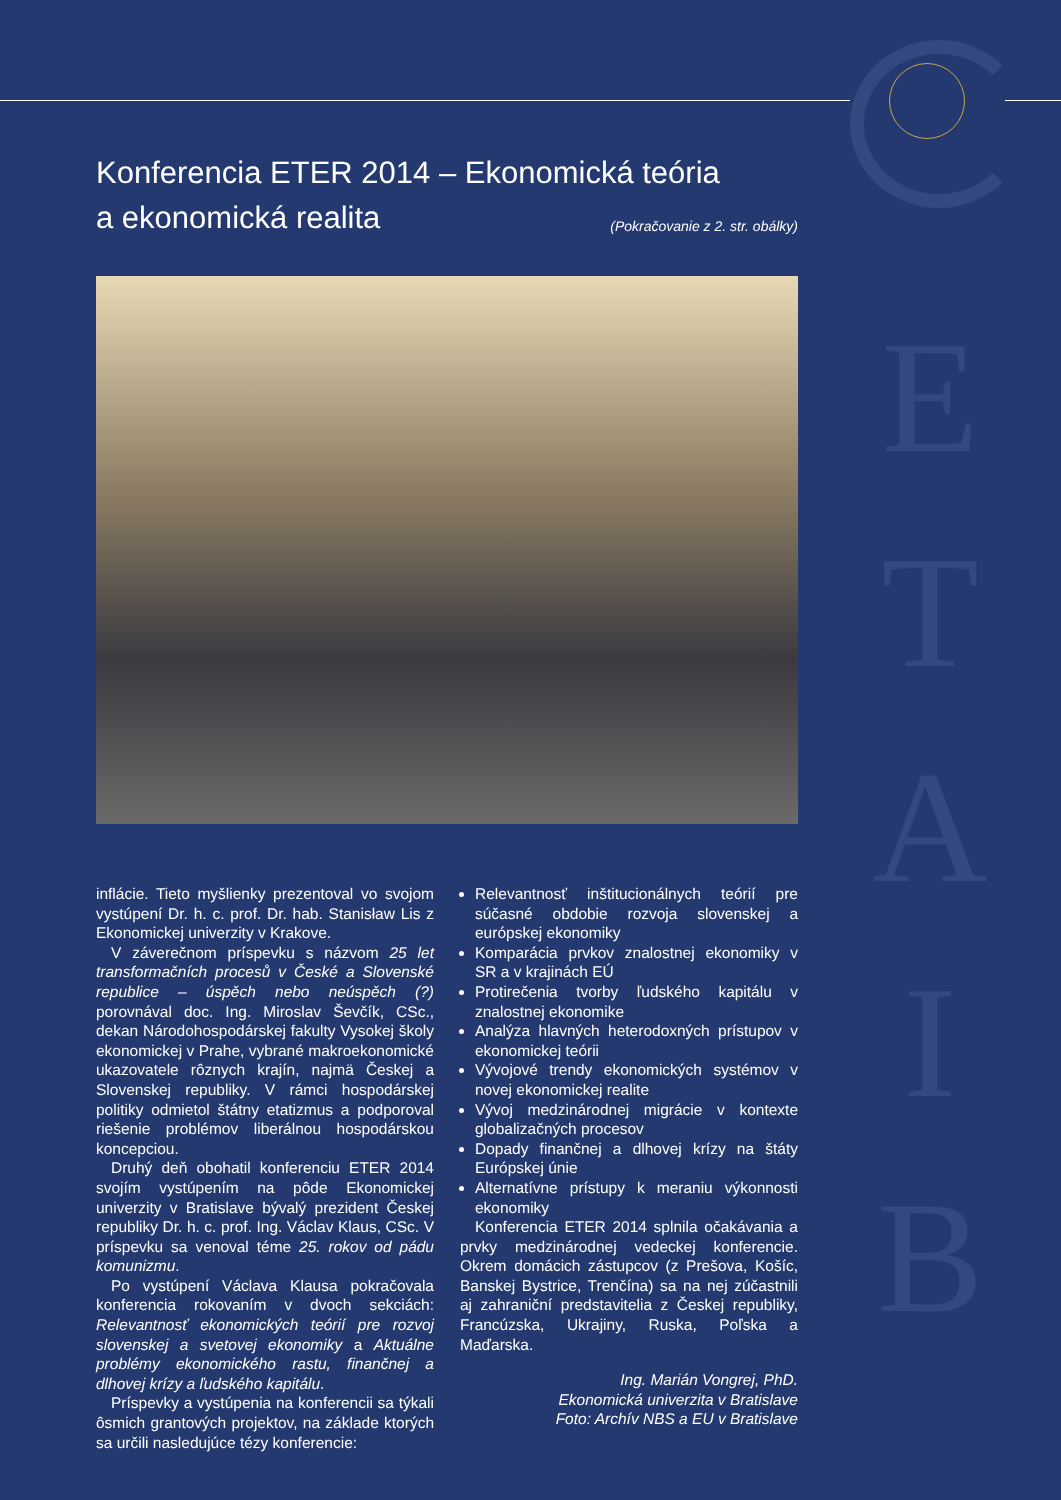E
T
A
I
B
Konferencia ETER 2014 – Ekonomická teória
a ekonomická realita
(Pokračovanie z 2. str. obálky)
inflácie. Tieto myšlienky prezentoval vo svojom vystúpení Dr. h. c. prof. Dr. hab. Stanisław Lis z Ekonomickej univerzity v Krakove.
V záverečnom príspevku s názvom 25 let transformačních procesů v České a Slovenské republice – úspěch nebo neúspěch (?) porovnával doc. Ing. Miroslav Ševčík, CSc., dekan Národohospodárskej fakulty Vysokej školy ekonomickej v Prahe, vybrané makroekonomické ukazovatele rôznych krajín, najmä Českej a Slovenskej republiky. V rámci hospodárskej politiky odmietol štátny etatizmus a podporoval riešenie problémov liberálnou hospodárskou koncepciou.
Druhý deň obohatil konferenciu ETER 2014 svojím vystúpením na pôde Ekonomickej univerzity v Bratislave bývalý prezident Českej republiky Dr. h. c. prof. Ing. Václav Klaus, CSc. V príspevku sa venoval téme 25. rokov od pádu komunizmu.
Po vystúpení Václava Klausa pokračovala konferencia rokovaním v dvoch sekciách: Relevantnosť ekonomických teórií pre rozvoj slovenskej a svetovej ekonomiky a Aktuálne problémy ekonomického rastu, finančnej a dlhovej krízy a ľudského kapitálu.
Príspevky a vystúpenia na konferencii sa týkali ôsmich grantových projektov, na základe ktorých sa určili nasledujúce tézy konferencie:
Relevantnosť inštitucionálnych teórií pre súčasné obdobie rozvoja slovenskej a európskej ekonomiky
Komparácia prvkov znalostnej ekonomiky v SR a v krajinách EÚ
Protirečenia tvorby ľudského kapitálu v znalostnej ekonomike
Analýza hlavných heterodoxných prístupov v ekonomickej teórii
Vývojové trendy ekonomických systémov v novej ekonomickej realite
Vývoj medzinárodnej migrácie v kontexte globalizačných procesov
Dopady finančnej a dlhovej krízy na štáty Európskej únie
Alternatívne prístupy k meraniu výkonnosti ekonomiky
Konferencia ETER 2014 splnila očakávania a prvky medzinárodnej vedeckej konferencie. Okrem domácich zástupcov (z Prešova, Košíc, Banskej Bystrice, Trenčína) sa na nej zúčastnili aj zahraniční predstavitelia z Českej republiky, Francúzska, Ukrajiny, Ruska, Poľska a Maďarska.
Ing. Marián Vongrej, PhD.
Ekonomická univerzita v Bratislave
Foto: Archív NBS a EU v Bratislave